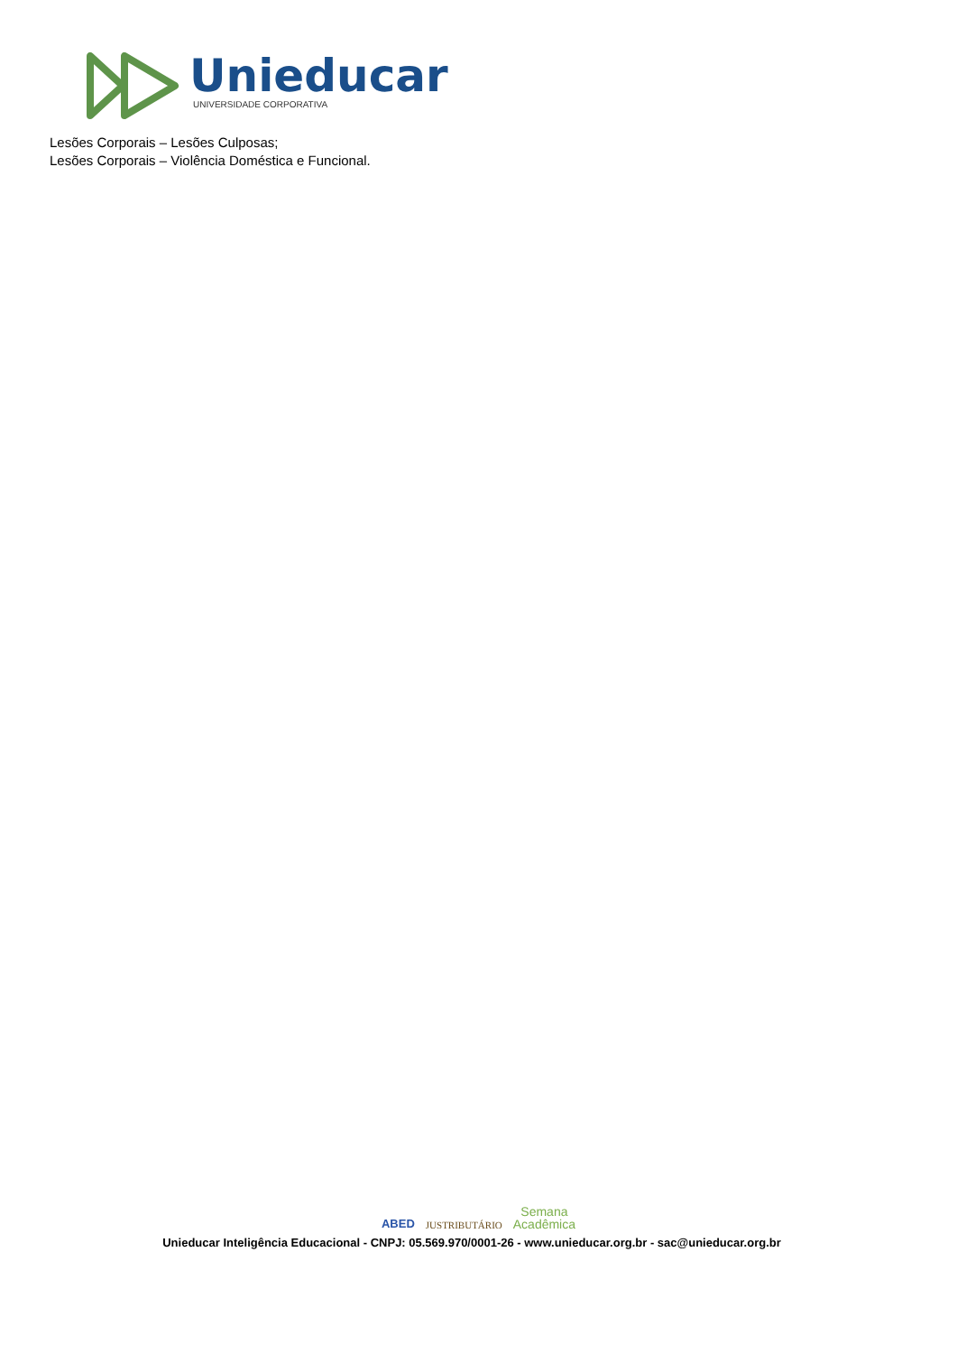Unieducar
UNIVERSIDADE CORPORATIVA
Lesões Corporais – Lesões Culposas;
Lesões Corporais – Violência Doméstica e Funcional.
ABED JUSTRIBUTÁRIO Semana
Acadêmica
Unieducar Inteligência Educacional - CNPJ: 05.569.970/0001-26 - www.unieducar.org.br - sac@unieducar.org.br